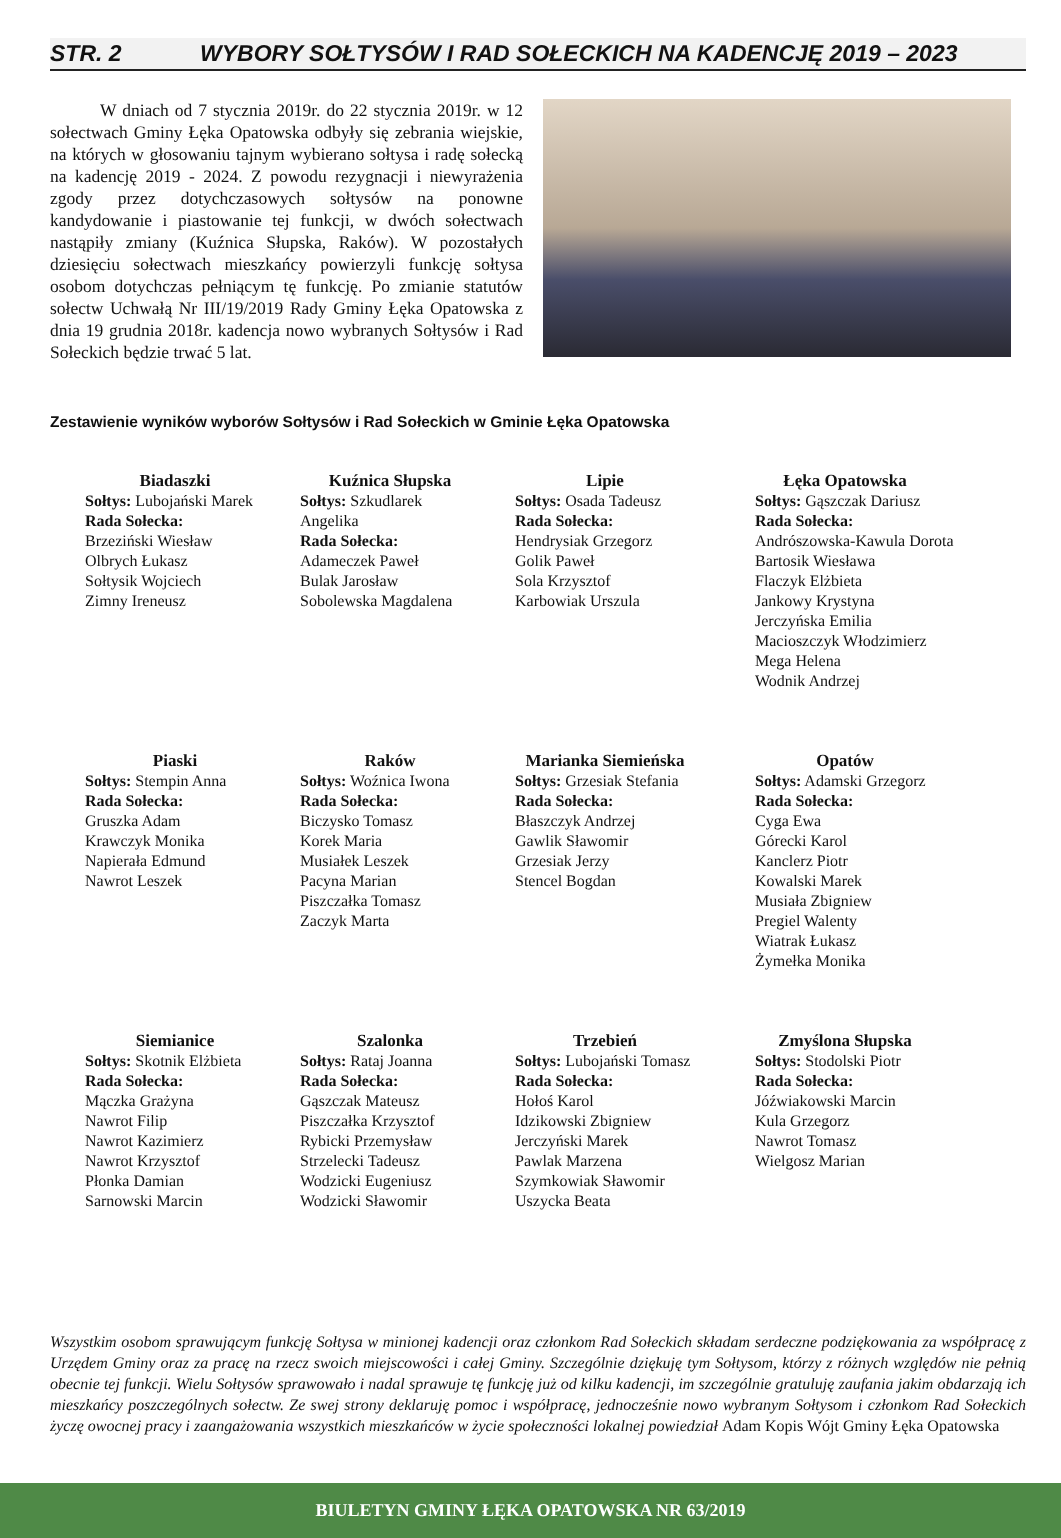STR. 2 WYBORY SOŁTYSÓW I RAD SOŁECKICH NA KADENCJĘ 2019 – 2023
W dniach od 7 stycznia 2019r. do 22 stycznia 2019r. w 12 sołectwach Gminy Łęka Opatowska odbyły się zebrania wiejskie, na których w głosowaniu tajnym wybierano sołtysa i radę sołecką na kadencję 2019 - 2024. Z powodu rezygnacji i niewyrażenia zgody przez dotychczasowych sołtysów na ponowne kandydowanie i piastowanie tej funkcji, w dwóch sołectwach nastąpiły zmiany (Kuźnica Słupska, Raków). W pozostałych dziesięciu sołectwach mieszkańcy powierzyli funkcję sołtysa osobom dotychczas pełniącym tę funkcję. Po zmianie statutów sołectw Uchwałą Nr III/19/2019 Rady Gminy Łęka Opatowska z dnia 19 grudnia 2018r. kadencja nowo wybranych Sołtysów i Rad Sołeckich będzie trwać 5 lat.
Zestawienie wyników wyborów Sołtysów i Rad Sołeckich w Gminie Łęka Opatowska
Biadaszki
Sołtys: Lubojański Marek
Rada Sołecka:
Brzeziński Wiesław
Olbrych Łukasz
Sołtysik Wojciech
Zimny Ireneusz
Kuźnica Słupska
Sołtys: Szkudlarek
Angelika
Rada Sołecka:
Adameczek Paweł
Bulak Jarosław
Sobolewska Magdalena
Lipie
Sołtys: Osada Tadeusz
Rada Sołecka:
Hendrysiak Grzegorz
Golik Paweł
Sola Krzysztof
Karbowiak Urszula
Łęka Opatowska
Sołtys: Gąszczak Dariusz
Rada Sołecka:
Andrószowska-Kawula Dorota
Bartosik Wiesława
Flaczyk Elżbieta
Jankowy Krystyna
Jerczyńska Emilia
Macioszczyk Włodzimierz
Mega Helena
Wodnik Andrzej
Piaski
Sołtys: Stempin Anna
Rada Sołecka:
Gruszka Adam
Krawczyk Monika
Napierała Edmund
Nawrot Leszek
Raków
Sołtys: Woźnica Iwona
Rada Sołecka:
Biczysko Tomasz
Korek Maria
Musiałek Leszek
Pacyna Marian
Piszczałka Tomasz
Zaczyk Marta
Marianka Siemieńska
Sołtys: Grzesiak Stefania
Rada Sołecka:
Błaszczyk Andrzej
Gawlik Sławomir
Grzesiak Jerzy
Stencel Bogdan
Opatów
Sołtys: Adamski Grzegorz
Rada Sołecka:
Cyga Ewa
Górecki Karol
Kanclerz Piotr
Kowalski Marek
Musiała Zbigniew
Pregiel Walenty
Wiatrak Łukasz
Żymełka Monika
Siemianice
Sołtys: Skotnik Elżbieta
Rada Sołecka:
Mączka Grażyna
Nawrot Filip
Nawrot Kazimierz
Nawrot Krzysztof
Płonka Damian
Sarnowski Marcin
Szalonka
Sołtys: Rataj Joanna
Rada Sołecka:
Gąszczak Mateusz
Piszczałka Krzysztof
Rybicki Przemysław
Strzelecki Tadeusz
Wodzicki Eugeniusz
Wodzicki Sławomir
Trzebień
Sołtys: Lubojański Tomasz
Rada Sołecka:
Hołoś Karol
Idzikowski Zbigniew
Jerczyński Marek
Pawlak Marzena
Szymkowiak Sławomir
Uszycka Beata
Zmyślona Słupska
Sołtys: Stodolski Piotr
Rada Sołecka:
Jóźwiakowski Marcin
Kula Grzegorz
Nawrot Tomasz
Wielgosz Marian
Wszystkim osobom sprawującym funkcję Sołtysa w minionej kadencji oraz członkom Rad Sołeckich składam serdeczne podziękowania za współpracę z Urzędem Gminy oraz za pracę na rzecz swoich miejscowości i całej Gminy. Szczególnie dziękuję tym Sołtysom, którzy z różnych względów nie pełnią obecnie tej funkcji. Wielu Sołtysów sprawowało i nadal sprawuje tę funkcję już od kilku kadencji, im szczególnie gratuluję zaufania jakim obdarzają ich mieszkańcy poszczególnych sołectw. Ze swej strony deklaruję pomoc i współpracę, jednocześnie nowo wybranym Sołtysom i członkom Rad Sołeckich życzę owocnej pracy i zaangażowania wszystkich mieszkańców w życie społeczności lokalnej powiedział Adam Kopis Wójt Gminy Łęka Opatowska
BIULETYN GMINY ŁĘKA OPATOWSKA NR 63/2019